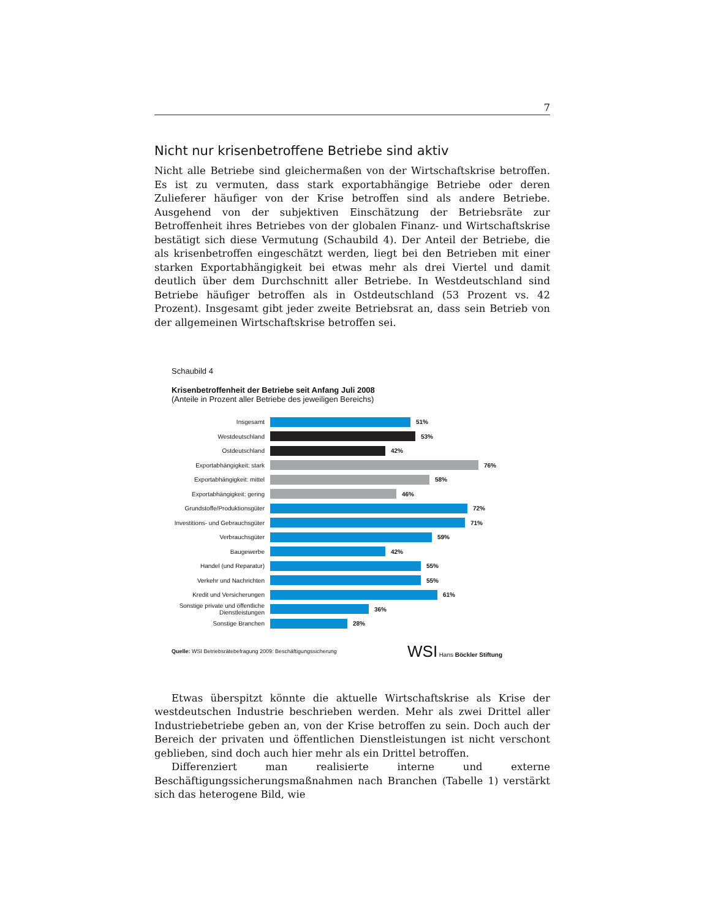7
Nicht nur krisenbetroffene Betriebe sind aktiv
Nicht alle Betriebe sind gleichermaßen von der Wirtschaftskrise betroffen. Es ist zu vermuten, dass stark exportabhängige Betriebe oder deren Zulieferer häufiger von der Krise betroffen sind als andere Betriebe. Ausgehend von der subjektiven Einschätzung der Betriebsräte zur Betroffenheit ihres Betriebes von der globalen Finanz- und Wirtschaftskrise bestätigt sich diese Vermutung (Schaubild 4). Der Anteil der Betriebe, die als krisenbetroffen eingeschätzt werden, liegt bei den Betrieben mit einer starken Exportabhängigkeit bei etwas mehr als drei Viertel und damit deutlich über dem Durchschnitt aller Betriebe. In Westdeutschland sind Betriebe häufiger betroffen als in Ostdeutschland (53 Prozent vs. 42 Prozent). Insgesamt gibt jeder zweite Betriebsrat an, dass sein Betrieb von der allgemeinen Wirtschaftskrise betroffen sei.
Schaubild 4
Krisenbetroffenheit der Betriebe seit Anfang Juli 2008
(Anteile in Prozent aller Betriebe des jeweiligen Bereichs)
Insgesamt 51%
Westdeutschland 53%
Ostdeutschland 42%
Exportabhängigkeit: stark 76%
Exportabhängigkeit: mittel 58%
Exportabhängigkeit: gering 46%
Grundstoffe/Produktionsgüter 72%
Investitions- und Gebrauchsgüter 71%
Verbrauchsgüter 59%
Baugewerbe 42%
Handel (und Reparatur) 55%
Verkehr und Nachrichten 55%
Kredit und Versicherungen 61%
Sonstige private und öffentliche Dienstleistungen 36%
Sonstige Branchen 28%
Quelle: WSI Betriebsrätebefragung 2009: Beschäftigungssicherung WSI Hans Böckler Stiftung
Etwas überspitzt könnte die aktuelle Wirtschaftskrise als Krise der westdeutschen Industrie beschrieben werden. Mehr als zwei Drittel aller Industriebetriebe geben an, von der Krise betroffen zu sein. Doch auch der Bereich der privaten und öffentlichen Dienstleistungen ist nicht verschont geblieben, sind doch auch hier mehr als ein Drittel betroffen.
Differenziert man realisierte interne und externe Beschäftigungssicherungsmaßnahmen nach Branchen (Tabelle 1) verstärkt sich das heterogene Bild, wie